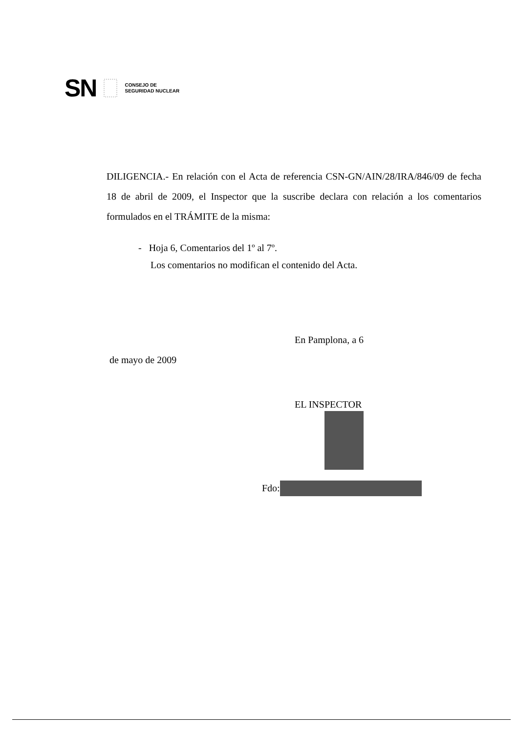SN
CONSEJO DE
SEGURIDAD NUCLEAR
DILIGENCIA.- En relación con el Acta de referencia CSN-GN/AIN/28/IRA/846/09 de fecha 18 de abril de 2009, el Inspector que la suscribe declara con relación a los comentarios formulados en el TRÁMITE de la misma:
- Hoja 6, Comentarios del 1º al 7º.
Los comentarios no modifican el contenido del Acta.
En Pamplona, a 6
de mayo de 2009
EL INSPECTOR
Fdo: